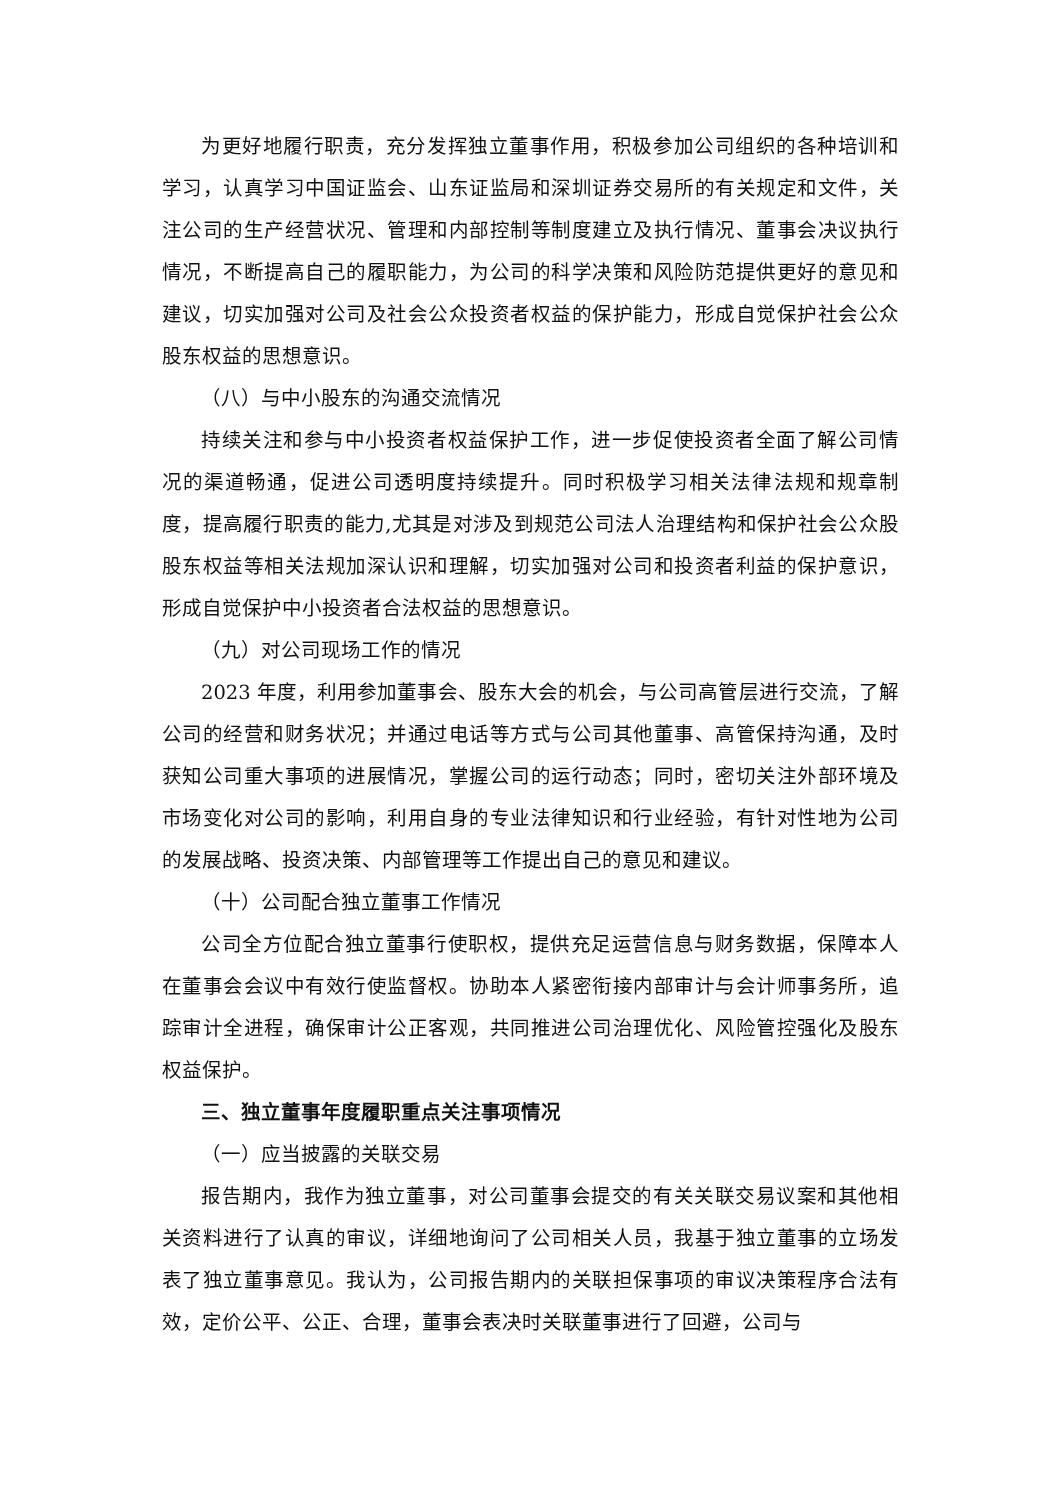为更好地履行职责，充分发挥独立董事作用，积极参加公司组织的各种培训和学习，认真学习中国证监会、山东证监局和深圳证券交易所的有关规定和文件，关注公司的生产经营状况、管理和内部控制等制度建立及执行情况、董事会决议执行情况，不断提高自己的履职能力，为公司的科学决策和风险防范提供更好的意见和建议，切实加强对公司及社会公众投资者权益的保护能力，形成自觉保护社会公众股东权益的思想意识。
（八）与中小股东的沟通交流情况
持续关注和参与中小投资者权益保护工作，进一步促使投资者全面了解公司情况的渠道畅通，促进公司透明度持续提升。同时积极学习相关法律法规和规章制度，提高履行职责的能力,尤其是对涉及到规范公司法人治理结构和保护社会公众股股东权益等相关法规加深认识和理解，切实加强对公司和投资者利益的保护意识，形成自觉保护中小投资者合法权益的思想意识。
（九）对公司现场工作的情况
2023 年度，利用参加董事会、股东大会的机会，与公司高管层进行交流，了解公司的经营和财务状况；并通过电话等方式与公司其他董事、高管保持沟通，及时获知公司重大事项的进展情况，掌握公司的运行动态；同时，密切关注外部环境及市场变化对公司的影响，利用自身的专业法律知识和行业经验，有针对性地为公司的发展战略、投资决策、内部管理等工作提出自己的意见和建议。
（十）公司配合独立董事工作情况
公司全方位配合独立董事行使职权，提供充足运营信息与财务数据，保障本人在董事会会议中有效行使监督权。协助本人紧密衔接内部审计与会计师事务所，追踪审计全进程，确保审计公正客观，共同推进公司治理优化、风险管控强化及股东权益保护。
三、独立董事年度履职重点关注事项情况
（一）应当披露的关联交易
报告期内，我作为独立董事，对公司董事会提交的有关关联交易议案和其他相关资料进行了认真的审议，详细地询问了公司相关人员，我基于独立董事的立场发表了独立董事意见。我认为，公司报告期内的关联担保事项的审议决策程序合法有效，定价公平、公正、合理，董事会表决时关联董事进行了回避，公司与